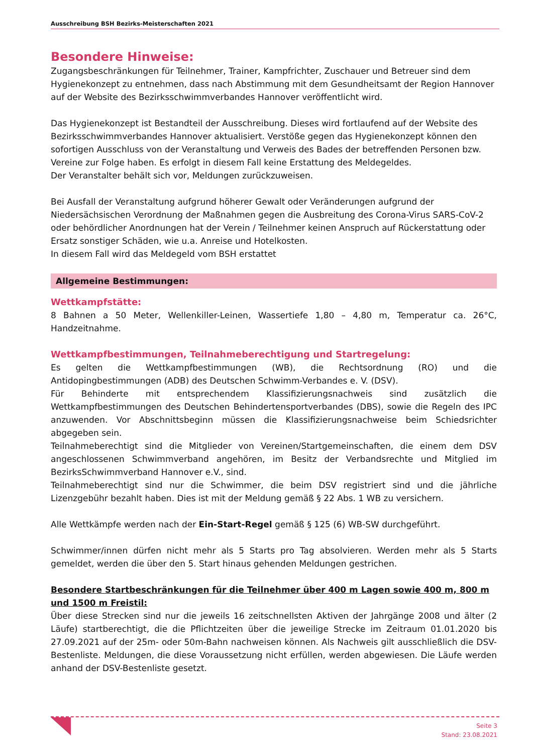Ausschreibung BSH Bezirks-Meisterschaften 2021
Besondere Hinweise:
Zugangsbeschränkungen für Teilnehmer, Trainer, Kampfrichter, Zuschauer und Betreuer sind dem Hygienekonzept zu entnehmen, dass nach Abstimmung mit dem Gesundheitsamt der Region Hannover auf der Website des Bezirksschwimmverbandes Hannover veröffentlicht wird.
Das Hygienekonzept ist Bestandteil der Ausschreibung. Dieses wird fortlaufend auf der Website des Bezirksschwimmverbandes Hannover aktualisiert. Verstöße gegen das Hygienekonzept können den sofortigen Ausschluss von der Veranstaltung und Verweis des Bades der betreffenden Personen bzw. Vereine zur Folge haben. Es erfolgt in diesem Fall keine Erstattung des Meldegeldes.
Der Veranstalter behält sich vor, Meldungen zurückzuweisen.
Bei Ausfall der Veranstaltung aufgrund höherer Gewalt oder Veränderungen aufgrund der Niedersächsischen Verordnung der Maßnahmen gegen die Ausbreitung des Corona-Virus SARS-CoV-2 oder behördlicher Anordnungen hat der Verein / Teilnehmer keinen Anspruch auf Rückerstattung oder Ersatz sonstiger Schäden, wie u.a. Anreise und Hotelkosten.
In diesem Fall wird das Meldegeld vom BSH erstattet
Allgemeine Bestimmungen:
Wettkampfstätte:
8 Bahnen a 50 Meter, Wellenkiller-Leinen, Wassertiefe 1,80 – 4,80 m, Temperatur ca. 26°C, Handzeitnahme.
Wettkampfbestimmungen, Teilnahmeberechtigung und Startregelung:
Es gelten die Wettkampfbestimmungen (WB), die Rechtsordnung (RO) und die Antidopingbestimmungen (ADB) des Deutschen Schwimm-Verbandes e. V. (DSV).
Für Behinderte mit entsprechendem Klassifizierungsnachweis sind zusätzlich die Wettkampfbestimmungen des Deutschen Behindertensportverbandes (DBS), sowie die Regeln des IPC anzuwenden. Vor Abschnittsbeginn müssen die Klassifizierungsnachweise beim Schiedsrichter abgegeben sein.
Teilnahmeberechtigt sind die Mitglieder von Vereinen/Startgemeinschaften, die einem dem DSV angeschlossenen Schwimmverband angehören, im Besitz der Verbandsrechte und Mitglied im BezirksSchwimmverband Hannover e.V., sind.
Teilnahmeberechtigt sind nur die Schwimmer, die beim DSV registriert sind und die jährliche Lizenzgebühr bezahlt haben. Dies ist mit der Meldung gemäß § 22 Abs. 1 WB zu versichern.
Alle Wettkämpfe werden nach der Ein-Start-Regel gemäß § 125 (6) WB-SW durchgeführt.
Schwimmer/innen dürfen nicht mehr als 5 Starts pro Tag absolvieren. Werden mehr als 5 Starts gemeldet, werden die über den 5. Start hinaus gehenden Meldungen gestrichen.
Besondere Startbeschränkungen für die Teilnehmer über 400 m Lagen sowie 400 m, 800 m und 1500 m Freistil:
Über diese Strecken sind nur die jeweils 16 zeitschnellsten Aktiven der Jahrgänge 2008 und älter (2 Läufe) startberechtigt, die die Pflichtzeiten über die jeweilige Strecke im Zeitraum 01.01.2020 bis 27.09.2021 auf der 25m- oder 50m-Bahn nachweisen können. Als Nachweis gilt ausschließlich die DSV-Bestenliste. Meldungen, die diese Voraussetzung nicht erfüllen, werden abgewiesen. Die Läufe werden anhand der DSV-Bestenliste gesetzt.
Seite 3
Stand: 23.08.2021